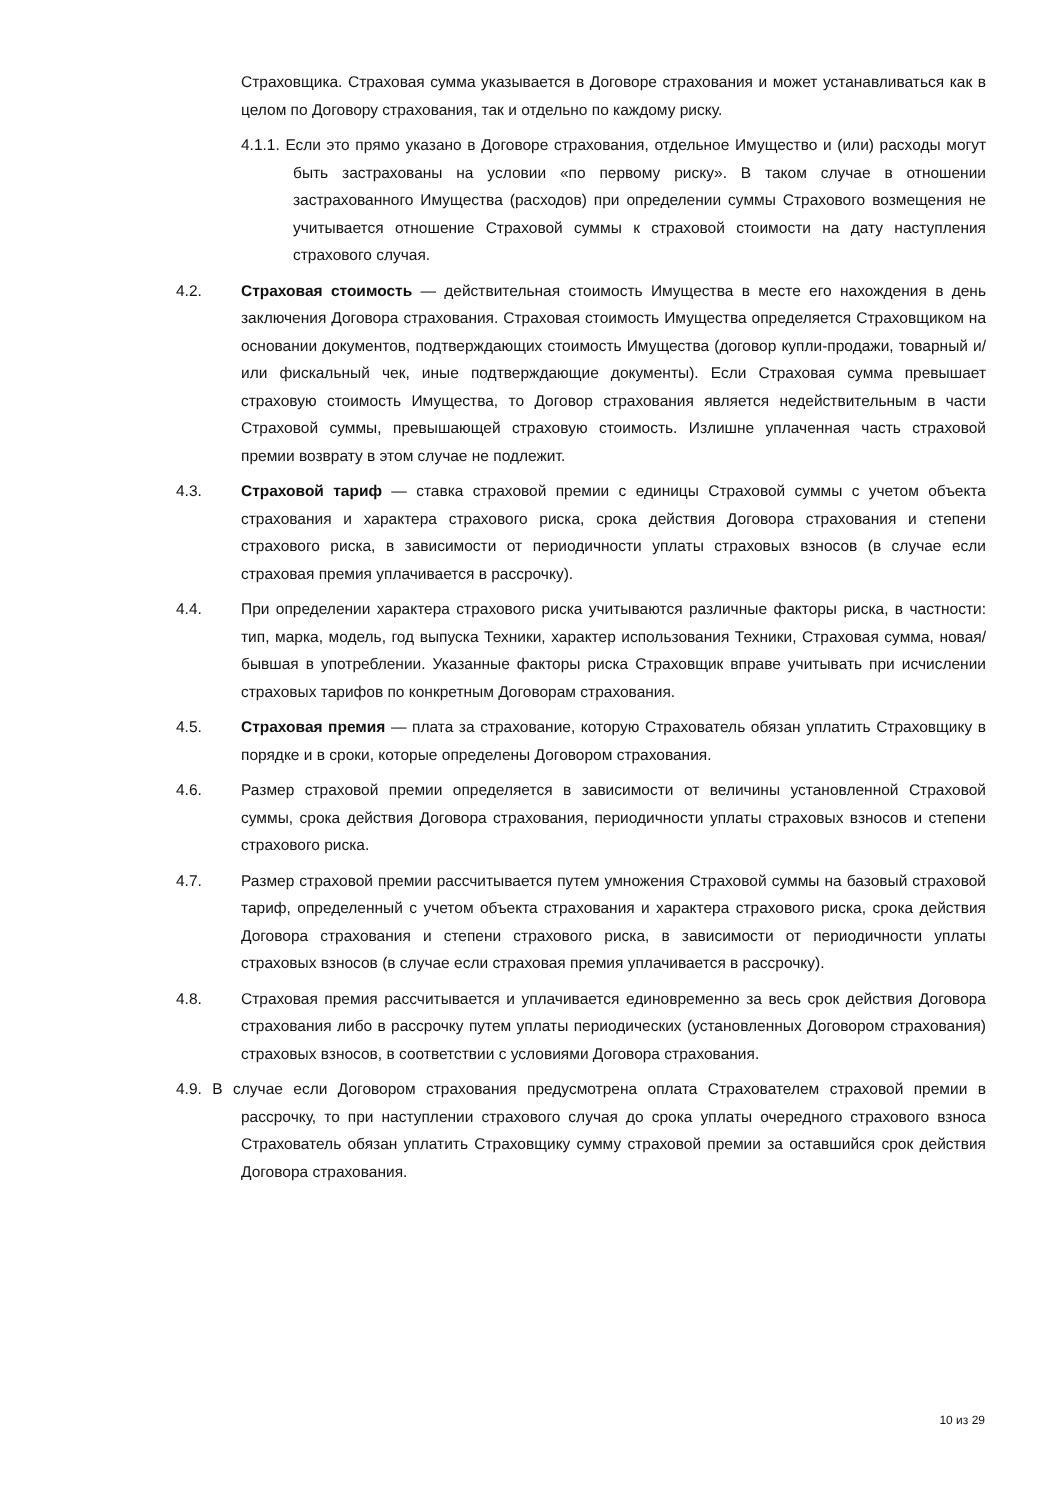Страховщика. Страховая сумма указывается в Договоре страхования и может устанавливаться как в целом по Договору страхования, так и отдельно по каждому риску.
4.1.1. Если это прямо указано в Договоре страхования, отдельное Имущество и (или) расходы могут быть застрахованы на условии «по первому риску». В таком случае в отношении застрахованного Имущества (расходов) при определении суммы Страхового возмещения не учитывается отношение Страховой суммы к страховой стоимости на дату наступления страхового случая.
4.2. Страховая стоимость — действительная стоимость Имущества в месте его нахождения в день заключения Договора страхования. Страховая стоимость Имущества определяется Страховщиком на основании документов, подтверждающих стоимость Имущества (договор купли-продажи, товарный и/или фискальный чек, иные подтверждающие документы). Если Страховая сумма превышает страховую стоимость Имущества, то Договор страхования является недействительным в части Страховой суммы, превышающей страховую стоимость. Излишне уплаченная часть страховой премии возврату в этом случае не подлежит.
4.3. Страховой тариф — ставка страховой премии с единицы Страховой суммы с учетом объекта страхования и характера страхового риска, срока действия Договора страхования и степени страхового риска, в зависимости от периодичности уплаты страховых взносов (в случае если страховая премия уплачивается в рассрочку).
4.4. При определении характера страхового риска учитываются различные факторы риска, в частности: тип, марка, модель, год выпуска Техники, характер использования Техники, Страховая сумма, новая/бывшая в употреблении. Указанные факторы риска Страховщик вправе учитывать при исчислении страховых тарифов по конкретным Договорам страхования.
4.5. Страховая премия — плата за страхование, которую Страхователь обязан уплатить Страховщику в порядке и в сроки, которые определены Договором страхования.
4.6. Размер страховой премии определяется в зависимости от величины установленной Страховой суммы, срока действия Договора страхования, периодичности уплаты страховых взносов и степени страхового риска.
4.7. Размер страховой премии рассчитывается путем умножения Страховой суммы на базовый страховой тариф, определенный с учетом объекта страхования и характера страхового риска, срока действия Договора страхования и степени страхового риска, в зависимости от периодичности уплаты страховых взносов (в случае если страховая премия уплачивается в рассрочку).
4.8. Страховая премия рассчитывается и уплачивается единовременно за весь срок действия Договора страхования либо в рассрочку путем уплаты периодических (установленных Договором страхования) страховых взносов, в соответствии с условиями Договора страхования.
4.9. В случае если Договором страхования предусмотрена оплата Страхователем страховой премии в рассрочку, то при наступлении страхового случая до срока уплаты очередного страхового взноса Страхователь обязан уплатить Страховщику сумму страховой премии за оставшийся срок действия Договора страхования.
10 из 29